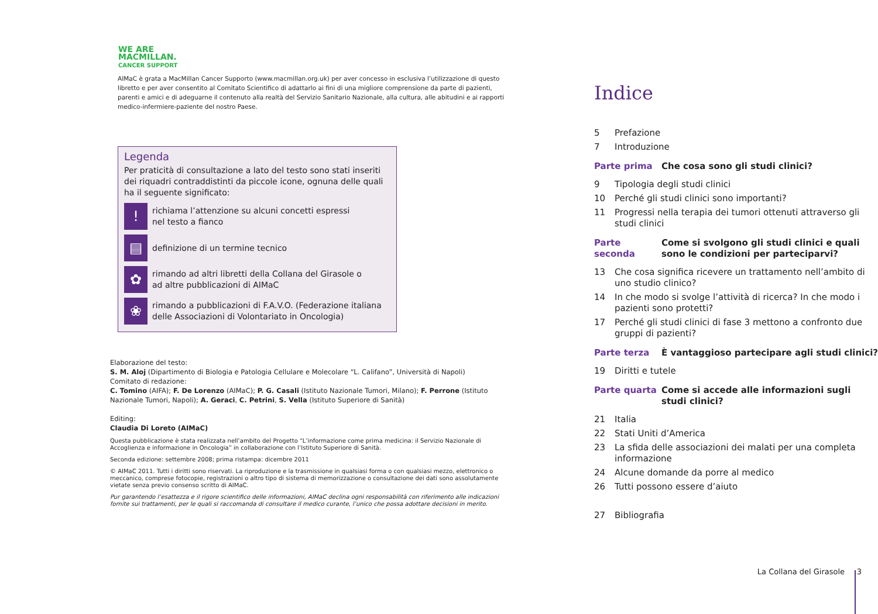WE ARE
MACMILLAN.
CANCER SUPPORT
AIMaC è grata a MacMillan Cancer Supporto (www.macmillan.org.uk) per aver concesso in esclusiva l’utilizzazione di questo libretto e per aver consentito al Comitato Scientifico di adattarlo ai fini di una migliore comprensione da parte di pazienti, parenti e amici e di adeguarne il contenuto alla realtà del Servizio Sanitario Nazionale, alla cultura, alle abitudini e ai rapporti medico-infermiere-paziente del nostro Paese.
Legenda
Per praticità di consultazione a lato del testo sono stati inseriti dei riquadri contraddistinti da piccole icone, ognuna delle quali ha il seguente significato:
!
richiama l’attenzione su alcuni concetti espressi
nel testo a fianco
▤
definizione di un termine tecnico
✿
rimando ad altri libretti della Collana del Girasole o
ad altre pubblicazioni di AIMaC
❀
rimando a pubblicazioni di F.A.V.O. (Federazione italiana delle Associazioni di Volontariato in Oncologia)
Elaborazione del testo:
S. M. Aloj (Dipartimento di Biologia e Patologia Cellulare e Molecolare “L. Califano”, Università di Napoli)
Comitato di redazione:
C. Tomino (AIFA); F. De Lorenzo (AIMaC); P. G. Casali (Istituto Nazionale Tumori, Milano); F. Perrone (Istituto Nazionale Tumori, Napoli); A. Geraci, C. Petrini, S. Vella (Istituto Superiore di Sanità)
Editing:
Claudia Di Loreto (AIMaC)
Questa pubblicazione è stata realizzata nell’ambito del Progetto “L’informazione come prima medicina: il Servizio Nazionale di Accoglienza e informazione in Oncologia” in collaborazione con l’Istituto Superiore di Sanità.
Seconda edizione: settembre 2008; prima ristampa: dicembre 2011
© AIMaC 2011. Tutti i diritti sono riservati. La riproduzione e la trasmissione in qualsiasi forma o con qualsiasi mezzo, elettronico o meccanico, comprese fotocopie, registrazioni o altro tipo di sistema di memorizzazione o consultazione dei dati sono assolutamente vietate senza previo consenso scritto di AIMaC.
Pur garantendo l’esattezza e il rigore scientifico delle informazioni, AIMaC declina ogni responsabilità con riferimento alle indicazioni fornite sui trattamenti, per le quali si raccomanda di consultare il medico curante, l’unico che possa adottare decisioni in merito.
Indice
5 Prefazione
7 Introduzione
Parte prima Che cosa sono gli studi clinici?
9 Tipologia degli studi clinici
10 Perché gli studi clinici sono importanti?
11 Progressi nella terapia dei tumori ottenuti attraverso gli studi clinici
Parte seconda Come si svolgono gli studi clinici e quali sono le condizioni per parteciparvi?
13 Che cosa significa ricevere un trattamento nell’ambito di uno studio clinico?
14 In che modo si svolge l’attività di ricerca? In che modo i pazienti sono protetti?
17 Perché gli studi clinici di fase 3 mettono a confronto due gruppi di pazienti?
Parte terza È vantaggioso partecipare agli studi clinici?
19 Diritti e tutele
Parte quarta Come si accede alle informazioni sugli studi clinici?
21 Italia
22 Stati Uniti d’America
23 La sfida delle associazioni dei malati per una completa informazione
24 Alcune domande da porre al medico
26 Tutti possono essere d’aiuto
27 Bibliografia
La Collana del Girasole 3